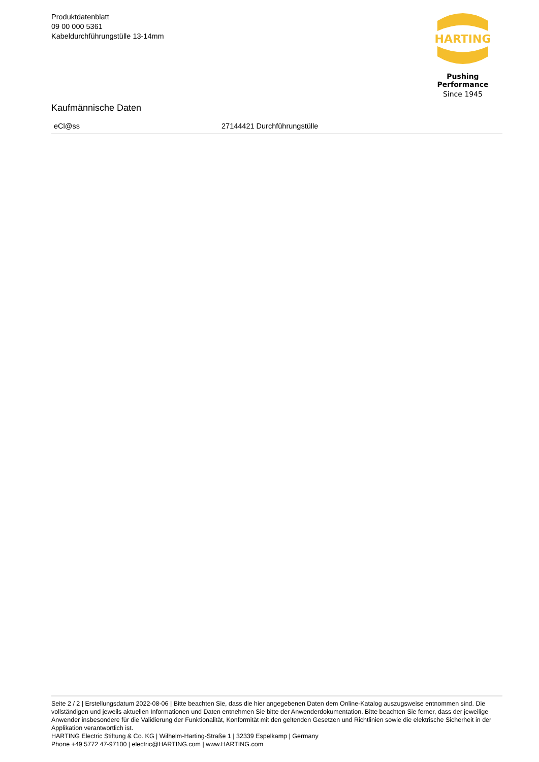Produktdatenblatt
09 00 000 5361
Kabeldurchführungstülle 13-14mm
HARTING
Pushing Performance
Since 1945
Kaufmännische Daten
| eCl@ss | 27144421 Durchführungstülle |
Seite 2 / 2 | Erstellungsdatum 2022-08-06 | Bitte beachten Sie, dass die hier angegebenen Daten dem Online-Katalog auszugsweise entnommen sind. Die vollständigen und jeweils aktuellen Informationen und Daten entnehmen Sie bitte der Anwenderdokumentation. Bitte beachten Sie ferner, dass der jeweilige Anwender insbesondere für die Validierung der Funktionalität, Konformität mit den geltenden Gesetzen und Richtlinien sowie die elektrische Sicherheit in der Applikation verantwortlich ist.
HARTING Electric Stiftung & Co. KG | Wilhelm-Harting-Straße 1 | 32339 Espelkamp | Germany
Phone +49 5772 47-97100 | electric@HARTING.com | www.HARTING.com